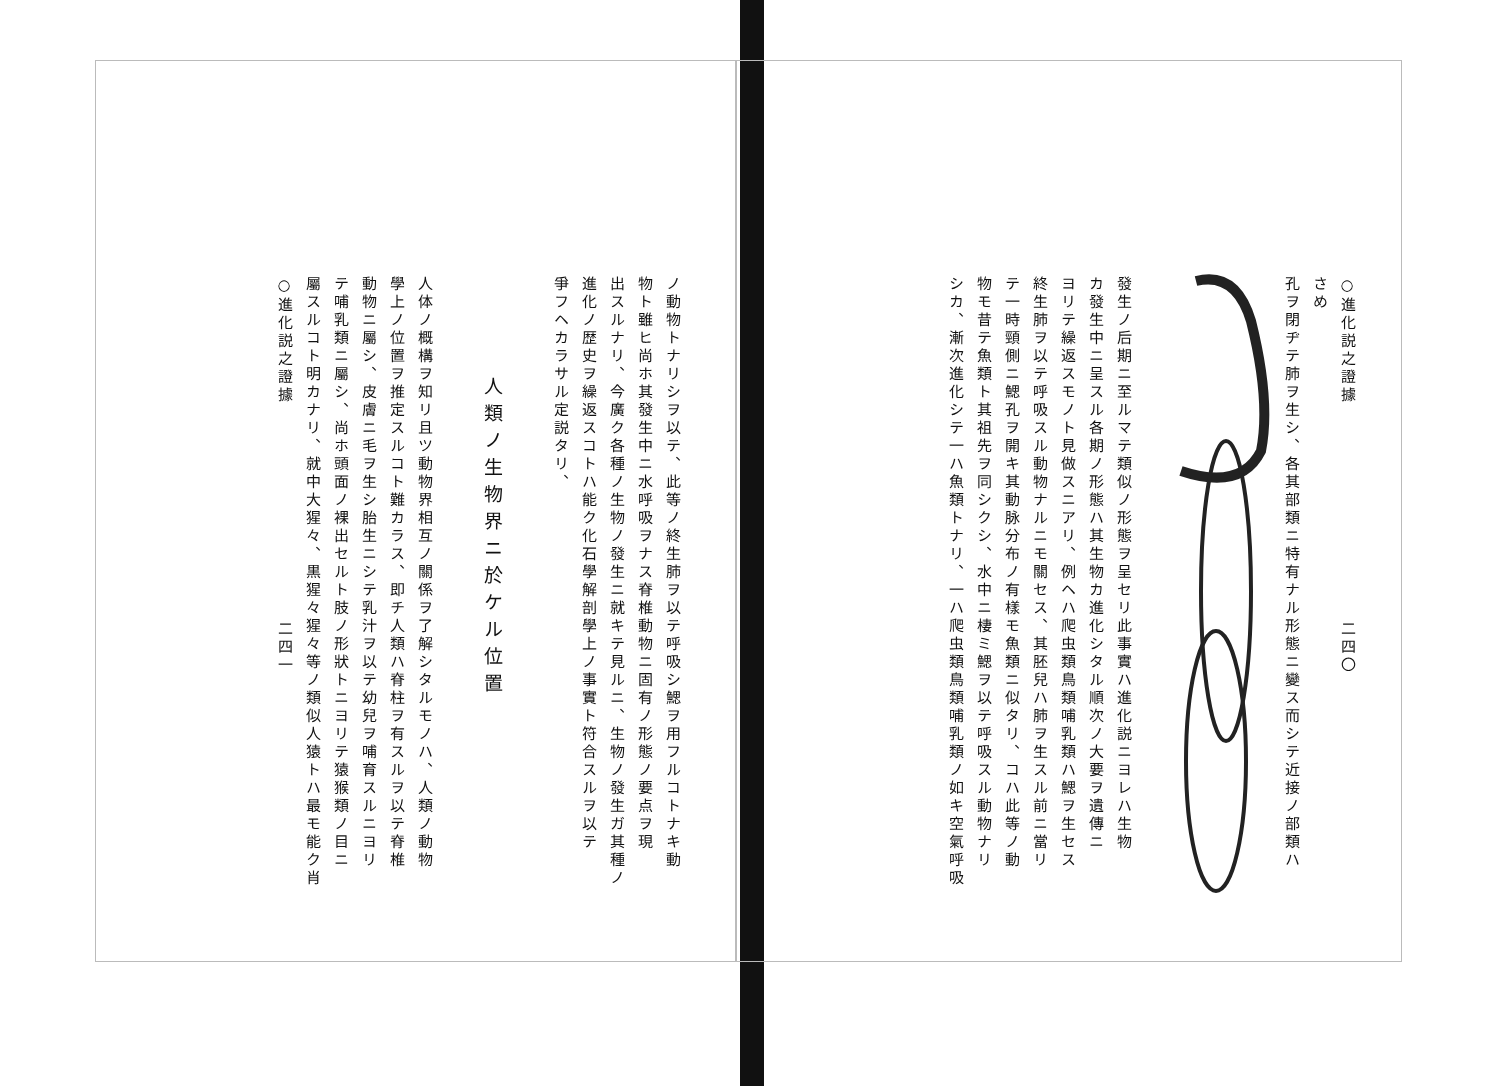○進化説之證據　　　　　　　　　　　　二四〇
さめ
孔ヲ閉ヂテ肺ヲ生シ、各其部類ニ特有ナル形態ニ變ス而シテ近接ノ部類ハ
發生ノ后期ニ至ルマテ類似ノ形態ヲ呈セリ此事實ハ進化説ニヨレハ生物
カ發生中ニ呈スル各期ノ形態ハ其生物カ進化シタル順次ノ大要ヲ遺傳ニ
ヨリテ繰返スモノト見做スニアリ、例ヘハ爬虫類鳥類哺乳類ハ鰓ヲ生セス
終生肺ヲ以テ呼吸スル動物ナルニモ關セス、其胚兒ハ肺ヲ生スル前ニ當リ
テ一時頸側ニ鰓孔ヲ開キ其動脉分布ノ有樣モ魚類ニ似タリ、コハ此等ノ動
物モ昔テ魚類ト其祖先ヲ同シクシ、水中ニ棲ミ鰓ヲ以テ呼吸スル動物ナリ
シカ、漸次進化シテ一ハ魚類トナリ、一ハ爬虫類鳥類哺乳類ノ如キ空氣呼吸
ノ動物トナリシヲ以テ、此等ノ終生肺ヲ以テ呼吸シ鰓ヲ用フルコトナキ動
物ト雖ヒ尚ホ其發生中ニ水呼吸ヲナス脊椎動物ニ固有ノ形態ノ要点ヲ現
出スルナリ、今廣ク各種ノ生物ノ發生ニ就キテ見ルニ、生物ノ發生ガ其種ノ
進化ノ歴史ヲ繰返スコトハ能ク化石學解剖學上ノ事實ト符合スルヲ以テ
爭フヘカラサル定説タリ、
人類ノ生物界ニ於ケル位置
人体ノ概構ヲ知リ且ツ動物界相互ノ關係ヲ了解シタルモノハ、人類ノ動物
學上ノ位置ヲ推定スルコト難カラス、即チ人類ハ脊柱ヲ有スルヲ以テ脊椎
動物ニ屬シ、皮膚ニ毛ヲ生シ胎生ニシテ乳汁ヲ以テ幼兒ヲ哺育スルニヨリ
テ哺乳類ニ屬シ、尚ホ頭面ノ裸出セルト肢ノ形狀トニヨリテ猿猴類ノ目ニ
屬スルコト明カナリ、就中大猩々、黒猩々猩々等ノ類似人猿トハ最モ能ク肖
○進化説之證據　　　　　　　　　　　　二四一